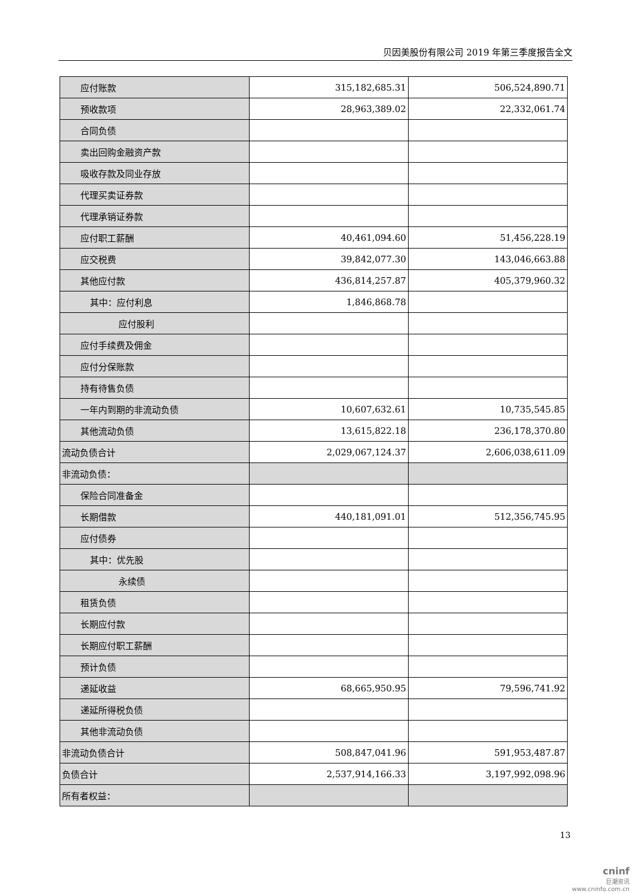贝因美股份有限公司 2019 年第三季度报告全文
| 应付账款 | 315,182,685.31 | 506,524,890.71 |
| 预收款项 | 28,963,389.02 | 22,332,061.74 |
| 合同负债 | | |
| 卖出回购金融资产款 | | |
| 吸收存款及同业存放 | | |
| 代理买卖证券款 | | |
| 代理承销证券款 | | |
| 应付职工薪酬 | 40,461,094.60 | 51,456,228.19 |
| 应交税费 | 39,842,077.30 | 143,046,663.88 |
| 其他应付款 | 436,814,257.87 | 405,379,960.32 |
| 其中：应付利息 | 1,846,868.78 | |
| 应付股利 | | |
| 应付手续费及佣金 | | |
| 应付分保账款 | | |
| 持有待售负债 | | |
| 一年内到期的非流动负债 | 10,607,632.61 | 10,735,545.85 |
| 其他流动负债 | 13,615,822.18 | 236,178,370.80 |
| 流动负债合计 | 2,029,067,124.37 | 2,606,038,611.09 |
| 非流动负债： | | |
| 保险合同准备金 | | |
| 长期借款 | 440,181,091.01 | 512,356,745.95 |
| 应付债券 | | |
| 其中：优先股 | | |
| 永续债 | | |
| 租赁负债 | | |
| 长期应付款 | | |
| 长期应付职工薪酬 | | |
| 预计负债 | | |
| 递延收益 | 68,665,950.95 | 79,596,741.92 |
| 递延所得税负债 | | |
| 其他非流动负债 | | |
| 非流动负债合计 | 508,847,041.96 | 591,953,487.87 |
| 负债合计 | 2,537,914,166.33 | 3,197,992,098.96 |
| 所有者权益： | | |
13
cninf
巨潮资讯
www.cninfo.com.cn